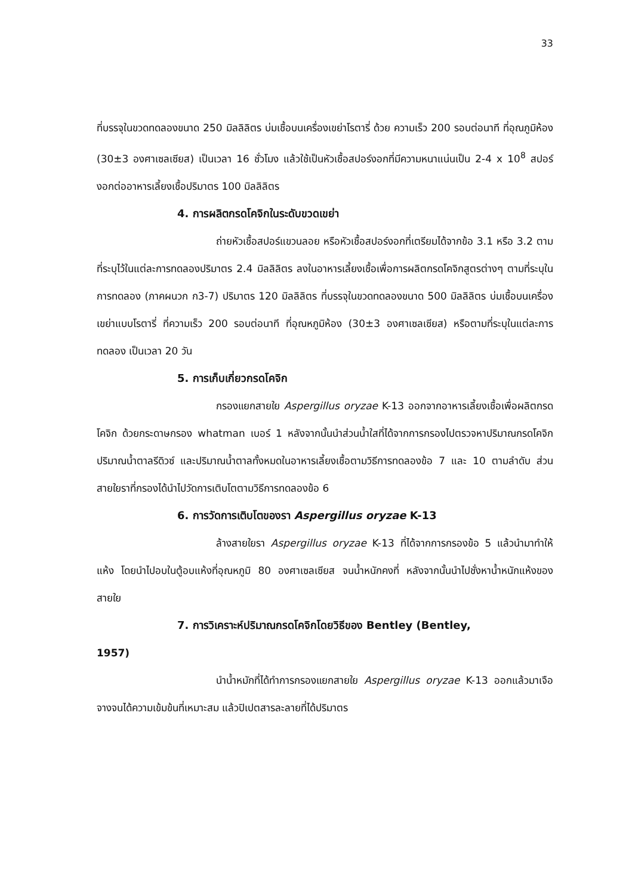33
ที่บรรจุในขวดทดลองขนาด 250 มิลลิลิตร บ่มเชื้อบนเครื่องเขย่าโรตารี่ ด้วย ความเร็ว 200 รอบต่อนาที ที่อุณภูมิห้อง (30±3 องศาเซลเซียส) เป็นเวลา 16 ชั่วโมง แล้วใช้เป็นหัวเชื้อสปอร์งอกที่มีความหนาแน่นเป็น 2-4 x 10<sup>8</sup> สปอร์งอกต่ออาหารเลี้ยงเชื้อปริมาตร 100 มิลลิลิตร
4. การผลิตกรดโคจิกในระดับขวดเขย่า
ถ่ายหัวเชื้อสปอร์แขวนลอย หรือหัวเชื้อสปอร์งอกที่เตรียมได้จากข้อ 3.1 หรือ 3.2 ตามที่ระบุไว้ในแต่ละการทดลองปริมาตร 2.4 มิลลิลิตร ลงในอาหารเลี้ยงเชื้อเพื่อการผลิตกรดโคจิกสูตรต่างๆ ตามที่ระบุในการทดลอง (ภาคผนวก ก3-7) ปริมาตร 120 มิลลิลิตร ที่บรรจุในขวดทดลองขนาด 500 มิลลิลิตร บ่มเชื้อบนเครื่องเขย่าแบบโรตารี่ ที่ความเร็ว 200 รอบต่อนาที ที่อุณหภูมิห้อง (30±3 องศาเซลเซียส) หรือตามที่ระบุในแต่ละการทดลอง เป็นเวลา 20 วัน
5. การเก็บเกี่ยวกรดโคจิก
กรองแยกสายใย Aspergillus oryzae K-13 ออกจากอาหารเลี้ยงเชื้อเพื่อผลิตกรดโคจิก ด้วยกระดาษกรอง whatman เบอร์ 1 หลังจากนั้นนำส่วนน้ำใสที่ได้จากการกรองไปตรวจหาปริมาณกรดโคจิก ปริมาณน้ำตาลรีดิวซ์ และปริมาณน้ำตาลทั้งหมดในอาหารเลี้ยงเชื้อตามวิธีการทดลองข้อ 7 และ 10 ตามลำดับ ส่วนสายใยราที่กรองได้นำไปวัดการเติบโตตามวิธีการทดลองข้อ 6
6. การวัดการเติบโตของรา Aspergillus oryzae K-13
ล้างสายใยรา Aspergillus oryzae K-13 ที่ได้จากการกรองข้อ 5 แล้วนำมาทำให้แห้ง โดยนำไปอบในตู้อบแห้งที่อุณหภูมิ 80 องศาเซลเซียส จนน้ำหนักคงที่ หลังจากนั้นนำไปชั่งหาน้ำหนักแห้งของสายใย
7. การวิเคราะห์ปริมาณกรดโคจิกโดยวิธีของ Bentley (Bentley,
1957)
นำน้ำหมักที่ได้ทำการกรองแยกสายใย Aspergillus oryzae K-13 ออกแล้วมาเจือจางจนได้ความเข้มข้นที่เหมาะสม แล้วปิเปตสารละลายที่ได้ปริมาตร